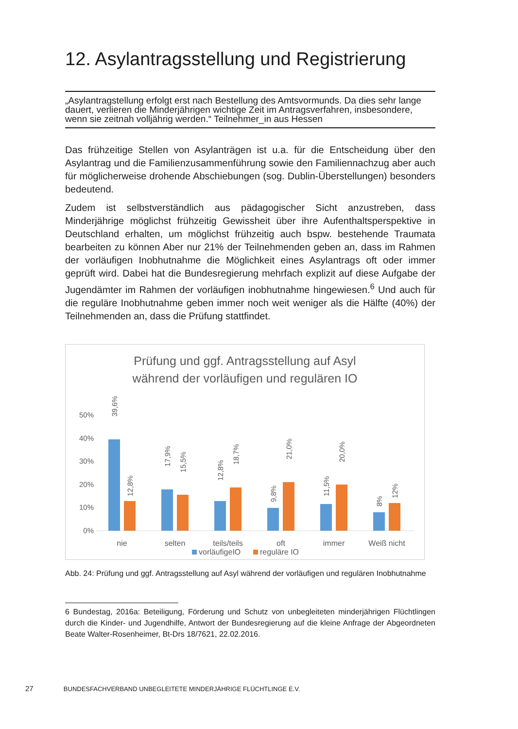12. Asylantragsstellung und Registrierung
„Asylantragstellung erfolgt erst nach Bestellung des Amtsvormunds. Da dies sehr lange dauert, verlieren die Minderjährigen wichtige Zeit im Antragsverfahren, insbesondere, wenn sie zeitnah volljährig werden.“ Teilnehmer_in aus Hessen
Das frühzeitige Stellen von Asylanträgen ist u.a. für die Entscheidung über den Asylantrag und die Familienzusammenführung sowie den Familiennachzug aber auch für möglicherweise drohende Abschiebungen (sog. Dublin-Überstellungen) besonders bedeutend.
Zudem ist selbstverständlich aus pädagogischer Sicht anzustreben, dass Minderjährige möglichst frühzeitig Gewissheit über ihre Aufenthaltsperspektive in Deutschland erhalten, um möglichst frühzeitig auch bspw. bestehende Traumata bearbeiten zu können Aber nur 21% der Teilnehmenden geben an, dass im Rahmen der vorläufigen Inobhutnahme die Möglichkeit eines Asylantrags oft oder immer geprüft wird. Dabei hat die Bundesregierung mehrfach explizit auf diese Aufgabe der Jugendämter im Rahmen der vorläufigen inobhutnahme hingewiesen.<sup>6</sup> Und auch für die reguläre Inobhutnahme geben immer noch weit weniger als die Hälfte (40%) der Teilnehmenden an, dass die Prüfung stattfindet.
Prüfung und ggf. Antragsstellung auf Asyl
während der vorläufigen und regulären IO
50%
40%
30%
20%
10%
0%
39,6%
12,8%
17,9%
15,5%
12,8%
18,7%
9,8%
21,0%
11,5%
20,0%
8%
12%
nie
selten
teils/teils
oft
immer
Weiß nicht
vorläufigeIO
reguläre IO
Abb. 24: Prüfung und ggf. Antragsstellung auf Asyl während der vorläufigen und regulären Inobhutnahme
6 Bundestag, 2016a: Beteiligung, Förderung und Schutz von unbegleiteten minderjährigen Flüchtlingen durch die Kinder- und Jugendhilfe, Antwort der Bundesregierung auf die kleine Anfrage der Abgeordneten Beate Walter-Rosenheimer, Bt-Drs 18/7621, 22.02.2016.
27 BUNDESFACHVERBAND UNBEGLEITETE MINDERJÄHRIGE FLÜCHTLINGE E.V.